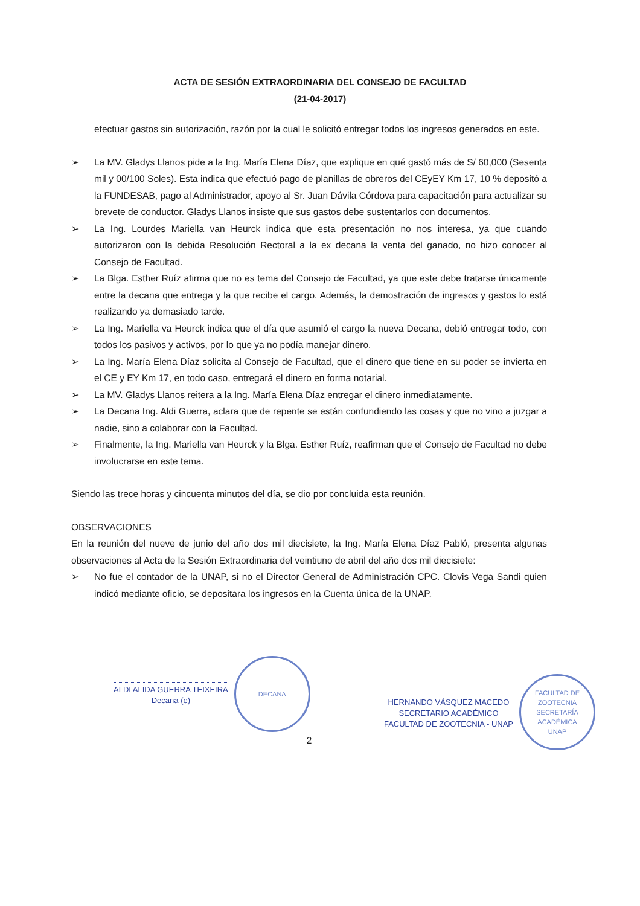ACTA DE SESIÓN EXTRAORDINARIA DEL CONSEJO DE FACULTAD
(21-04-2017)
efectuar gastos sin autorización, razón por la cual le solicitó entregar todos los ingresos generados en este.
➢ La MV. Gladys Llanos pide a la Ing. María Elena Díaz, que explique en qué gastó más de S/ 60,000 (Sesenta mil y 00/100 Soles). Esta indica que efectuó pago de planillas de obreros del CEyEY Km 17, 10 % depositó a la FUNDESAB, pago al Administrador, apoyo al Sr. Juan Dávila Córdova para capacitación para actualizar su brevete de conductor. Gladys Llanos insiste que sus gastos debe sustentarlos con documentos.
➢ La Ing. Lourdes Mariella van Heurck indica que esta presentación no nos interesa, ya que cuando autorizaron con la debida Resolución Rectoral a la ex decana la venta del ganado, no hizo conocer al Consejo de Facultad.
➢ La Blga. Esther Ruíz afirma que no es tema del Consejo de Facultad, ya que este debe tratarse únicamente entre la decana que entrega y la que recibe el cargo. Además, la demostración de ingresos y gastos lo está realizando ya demasiado tarde.
➢ La Ing. Mariella va Heurck indica que el día que asumió el cargo la nueva Decana, debió entregar todo, con todos los pasivos y activos, por lo que ya no podía manejar dinero.
➢ La Ing. María Elena Díaz solicita al Consejo de Facultad, que el dinero que tiene en su poder se invierta en el CE y EY Km 17, en todo caso, entregará el dinero en forma notarial.
➢ La MV. Gladys Llanos reitera a la Ing. María Elena Díaz entregar el dinero inmediatamente.
➢ La Decana Ing. Aldi Guerra, aclara que de repente se están confundiendo las cosas y que no vino a juzgar a nadie, sino a colaborar con la Facultad.
➢ Finalmente, la Ing. Mariella van Heurck y la Blga. Esther Ruíz, reafirman que el Consejo de Facultad no debe involucrarse en este tema.
Siendo las trece horas y cincuenta minutos del día, se dio por concluida esta reunión.
OBSERVACIONES
En la reunión del nueve de junio del año dos mil diecisiete, la Ing. María Elena Díaz Pabló, presenta algunas observaciones al Acta de la Sesión Extraordinaria del veintiuno de abril del año dos mil diecisiete:
➢ No fue el contador de la UNAP, si no el Director General de Administración CPC. Clovis Vega Sandi quien indicó mediante oficio, se depositara los ingresos en la Cuenta única de la UNAP.
ALDI ALIDA GUERRA TEIXEIRA
Decana (e)
DECANA
HERNANDO VÁSQUEZ MACEDO
SECRETARIO ACADÉMICO
FACULTAD DE ZOOTECNIA - UNAP
FACULTAD DE ZOOTECNIA
SECRETARÍA ACADÉMICA
UNAP
2